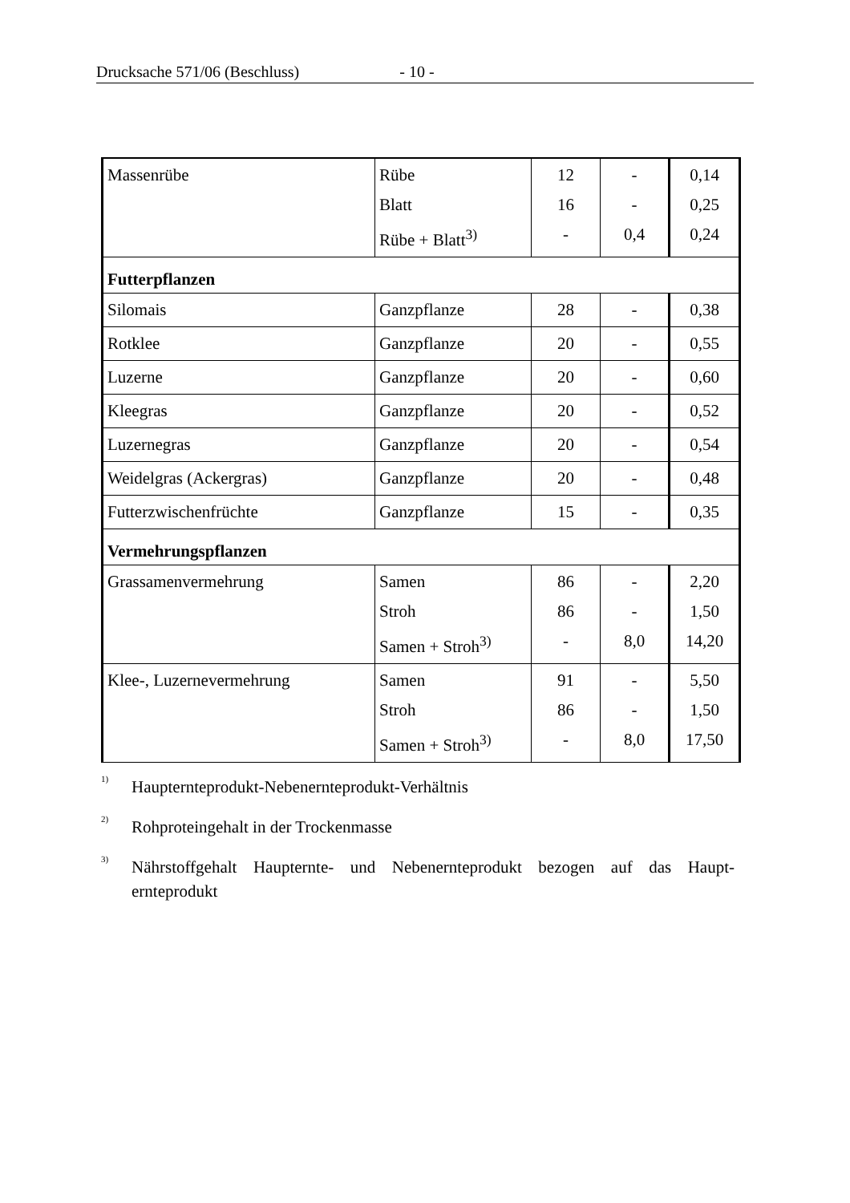Drucksache 571/06 (Beschluss) - 10 -
| Massenrübe | Rübe Blatt Rübe + Blatt<sup>3)</sup> | 12 16 - | - - 0,4 | 0,14 0,25 0,24 |
| Futterpflanzen | | | | |
| Silomais | Ganzpflanze | 28 | - | 0,38 |
| Rotklee | Ganzpflanze | 20 | - | 0,55 |
| Luzerne | Ganzpflanze | 20 | - | 0,60 |
| Kleegras | Ganzpflanze | 20 | - | 0,52 |
| Luzernegras | Ganzpflanze | 20 | - | 0,54 |
| Weidelgras (Ackergras) | Ganzpflanze | 20 | - | 0,48 |
| Futterzwischenfrüchte | Ganzpflanze | 15 | - | 0,35 |
| Vermehrungspflanzen | | | | |
| Grassamenvermehrung | Samen Stroh Samen + Stroh<sup>3)</sup> | 86 86 - | - - 8,0 | 2,20 1,50 14,20 |
| Klee-, Luzernevermehrung | Samen Stroh Samen + Stroh<sup>3)</sup> | 91 86 - | - - 8,0 | 5,50 1,50 17,50 |
<sup>1)</sup>
Haupternteprodukt-Nebenernteprodukt-Verhältnis
<sup>2)</sup>
Rohproteingehalt in der Trockenmasse
<sup>3)</sup>
Nährstoffgehalt Haupternte- und Nebenernteprodukt bezogen auf das Haupt-ernteprodukt